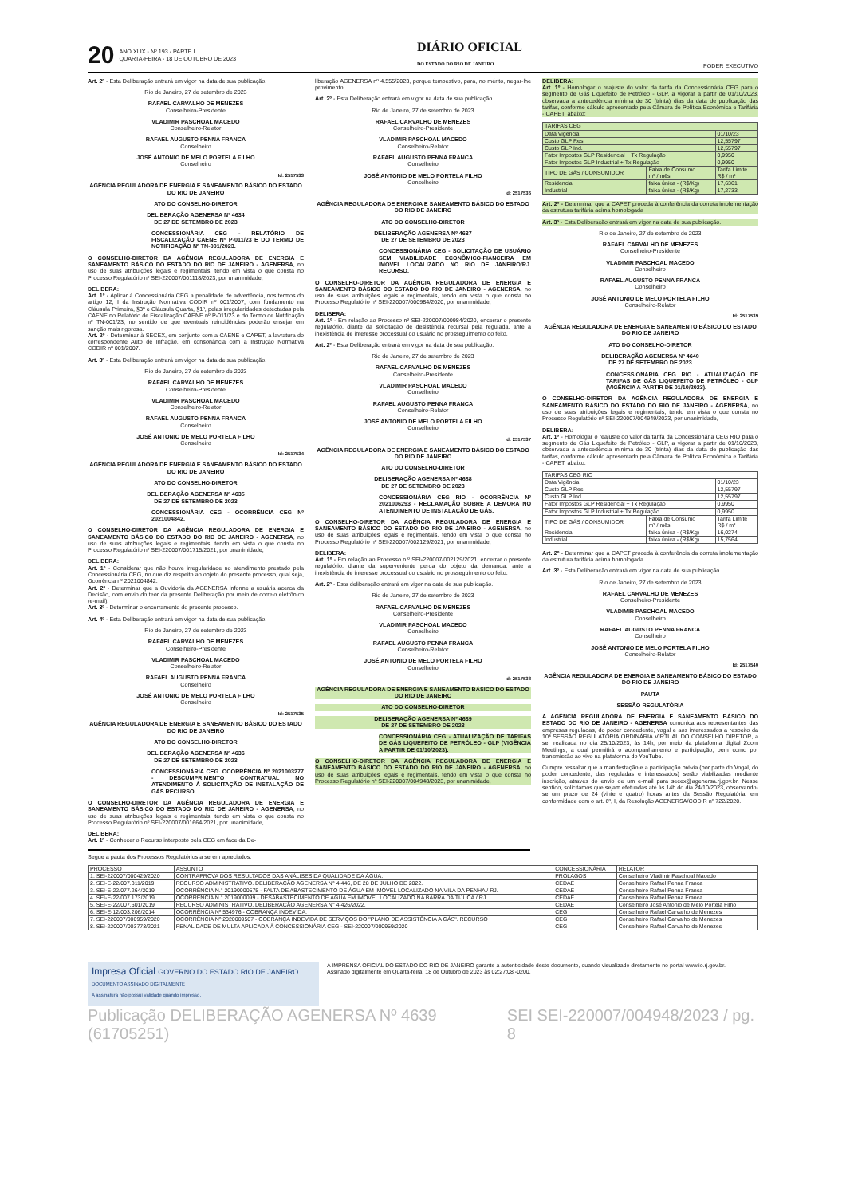20 ANO XLIX - Nº 193 - PARTE I
QUARTA-FEIRA - 18 DE OUTUBRO DE 2023
DIÁRIO OFICIAL
DO ESTADO DO RIO DE JANEIRO
PODER EXECUTIVO
Art. 2º - Esta Deliberação entrará em vigor na data de sua publicação.
Rio de Janeiro, 27 de setembro de 2023
RAFAEL CARVALHO DE MENEZES
Conselheiro-Presidente
VLADIMIR PASCHOAL MACEDO
Conselheiro-Relator
RAFAEL AUGUSTO PENNA FRANCA
Conselheiro
JOSÉ ANTONIO DE MELO PORTELA FILHO
Conselheiro
Id: 2517533
AGÊNCIA REGULADORA DE ENERGIA E SANEAMENTO BÁSICO DO ESTADO DO RIO DE JANEIRO
ATO DO CONSELHO-DIRETOR
DELIBERAÇÃO AGENERSA Nº 4634
DE 27 DE SETEMBRO DE 2023
CONCESSIONÁRIA CEG - RELATÓRIO DE FISCALIZAÇÃO CAENE Nº P-011/23 E DO TERMO DE NOTIFICAÇÃO Nº TN-001/2023.
O CONSELHO-DIRETOR DA AGÊNCIA REGULADORA DE ENERGIA E SANEAMENTO BÁSICO DO ESTADO DO RIO DE JANEIRO - AGENERSA, no uso de suas atribuições legais e regimentais, tendo em vista o que consta no Processo Regulatório nº SEI-220007/001118/2023, por unanimidade,
DELIBERA:
Art. 1º - Aplicar à Concessionária CEG a penalidade de advertência, nos termos do artigo 12, I da Instrução Normativa CODIR nº 001/2007, com fundamento na Cláusula Primeira, §3º e Cláusula Quarta, §1º, pelas irregularidades detectadas pela CAENE no Relatório de Fiscalização CAENE nº P-011/23 e do Termo de Notificação nº TN-001/23, no sentido de que eventuais reincidências poderão ensejar em sanção mais rigorosa.
Art. 2º - Determinar à SECEX, em conjunto com a CAENE e CAPET, a lavratura do correspondente Auto de Infração, em consonância com a Instrução Normativa CODIR nº 001/2007.
Art. 3º - Esta Deliberação entrará em vigor na data de sua publicação.
Rio de Janeiro, 27 de setembro de 2023
RAFAEL CARVALHO DE MENEZES
Conselheiro-Presidente
VLADIMIR PASCHOAL MACEDO
Conselheiro-Relator
RAFAEL AUGUSTO PENNA FRANCA
Conselheiro
JOSÉ ANTONIO DE MELO PORTELA FILHO
Conselheiro
Id: 2517534
AGÊNCIA REGULADORA DE ENERGIA E SANEAMENTO BÁSICO DO ESTADO DO RIO DE JANEIRO
ATO DO CONSELHO-DIRETOR
DELIBERAÇÃO AGENERSA Nº 4635
DE 27 DE SETEMBRO DE 2023
CONCESSIONÁRIA CEG - OCORRÊNCIA CEG Nº 2021004842.
O CONSELHO-DIRETOR DA AGÊNCIA REGULADORA DE ENERGIA E SANEAMENTO BÁSICO DO ESTADO DO RIO DE JANEIRO - AGENERSA, no uso de suas atribuições legais e regimentais, tendo em vista o que consta no Processo Regulatório nº SEI-220007/001715/2021, por unanimidade,
DELIBERA:
Art. 1º - Considerar que não houve irregularidade no atendimento prestado pela Concessionária CEG, no que diz respeito ao objeto do presente processo, qual seja, Ocorrência nº 2021004842.
Art. 2º - Determinar que a Ouvidoria da AGENERSA informe a usuária acerca da Decisão, com envio do teor da presente Deliberação por meio de correio eletrônico (e-mail).
Art. 3º - Determinar o encerramento do presente processo.
Art. 4º - Esta Deliberação entrará em vigor na data de sua publicação.
Rio de Janeiro, 27 de setembro de 2023
RAFAEL CARVALHO DE MENEZES
Conselheiro-Presidente
VLADIMIR PASCHOAL MACEDO
Conselheiro-Relator
RAFAEL AUGUSTO PENNA FRANCA
Conselheiro
JOSÉ ANTONIO DE MELO PORTELA FILHO
Conselheiro
Id: 2517535
AGÊNCIA REGULADORA DE ENERGIA E SANEAMENTO BÁSICO DO ESTADO DO RIO DE JANEIRO
ATO DO CONSELHO-DIRETOR
DELIBERAÇÃO AGENERSA Nº 4636
DE 27 DE SETEMBRO DE 2023
CONCESSIONÁRIA CEG. OCORRÊNCIA Nº 2021003277 - DESCUMPRIMENTO CONTRATUAL NO ATENDIMENTO À SOLICITAÇÃO DE INSTALAÇÃO DE GÁS RECURSO.
O CONSELHO-DIRETOR DA AGÊNCIA REGULADORA DE ENERGIA E SANEAMENTO BÁSICO DO ESTADO DO RIO DE JANEIRO - AGENERSA, no uso de suas atribuições legais e regimentais, tendo em vista o que consta no Processo Regulatório nº SEI-220007/001664/2021, por unanimidade,
DELIBERA:
Art. 1º - Conhecer o Recurso interposto pela CEG em face da De-
liberação AGENERSA nº 4.555/2023, porque tempestivo, para, no mérito, negar-lhe provimento.
Art. 2º - Esta Deliberação entrará em vigor na data de sua publicação.
Rio de Janeiro, 27 de setembro de 2023
RAFAEL CARVALHO DE MENEZES
Conselheiro-Presidente
VLADIMIR PASCHOAL MACEDO
Conselheiro-Relator
RAFAEL AUGUSTO PENNA FRANCA
Conselheiro
JOSÉ ANTONIO DE MELO PORTELA FILHO
Conselheiro
Id: 2517536
AGÊNCIA REGULADORA DE ENERGIA E SANEAMENTO BÁSICO DO ESTADO DO RIO DE JANEIRO
ATO DO CONSELHO-DIRETOR
DELIBERAÇÃO AGENERSA Nº 4637
DE 27 DE SETEMBRO DE 2023
CONCESSIONÁRIA CEG - SOLICITAÇÃO DE USUÁRIO SEM VIABILIDADE ECONÔMICO-FIANCEIRA EM IMÓVEL LOCALIZADO NO RIO DE JANEIRO/RJ. RECURSO.
O CONSELHO-DIRETOR DA AGÊNCIA REGULADORA DE ENERGIA E SANEAMENTO BÁSICO DO ESTADO DO RIO DE JANEIRO - AGENERSA, no uso de suas atribuições legais e regimentais, tendo em vista o que consta no Processo Regulatório nº SEI-220007/000984/2020, por unanimidade,
DELIBERA:
Art. 1º - Em relação ao Processo nº SEI-220007/000984/2020, encerrar o presente regulatório, diante da solicitação de desistência recursal pela regulada, ante a inexistência de interesse processual do usuário no prosseguimento do feito.
Art. 2º - Esta Deliberação entrará em vigor na data de sua publicação.
Rio de Janeiro, 27 de setembro de 2023
RAFAEL CARVALHO DE MENEZES
Conselheiro-Presidente
VLADIMIR PASCHOAL MACEDO
Conselheiro
RAFAEL AUGUSTO PENNA FRANCA
Conselheiro-Relator
JOSÉ ANTONIO DE MELO PORTELA FILHO
Conselheiro
Id: 2517537
AGÊNCIA REGULADORA DE ENERGIA E SANEAMENTO BÁSICO DO ESTADO DO RIO DE JANEIRO
ATO DO CONSELHO-DIRETOR
DELIBERAÇÃO AGENERSA Nº 4638
DE 27 DE SETEMBRO DE 2023
CONCESSIONÁRIA CEG RIO - OCORRÊNCIA Nº 2021006293 - RECLAMAÇÃO SOBRE A DEMORA NO ATENDIMENTO DE INSTALAÇÃO DE GÁS.
O CONSELHO-DIRETOR DA AGÊNCIA REGULADORA DE ENERGIA E SANEAMENTO BÁSICO DO ESTADO DO RIO DE JANEIRO - AGENERSA, no uso de suas atribuições legais e regimentais, tendo em vista o que consta no Processo Regulatório nº SEI-220007/002129/2021, por unanimidade,
DELIBERA:
Art. 1º - Em relação ao Processo n.º SEI-220007/002129/2021, encerrar o presente regulatório, diante da superveniente perda do objeto da demanda, ante a inexistência de interesse processual do usuário no prosseguimento do feito.
Art. 2º - Esta deliberação entrará em vigor na data de sua publicação.
Rio de Janeiro, 27 de setembro de 2023
RAFAEL CARVALHO DE MENEZES
Conselheiro-Presidente
VLADIMIR PASCHOAL MACEDO
Conselheiro
RAFAEL AUGUSTO PENNA FRANCA
Conselheiro-Relator
JOSÉ ANTONIO DE MELO PORTELA FILHO
Conselheiro
Id: 2517538
AGÊNCIA REGULADORA DE ENERGIA E SANEAMENTO BÁSICO DO ESTADO DO RIO DE JANEIRO
ATO DO CONSELHO-DIRETOR
DELIBERAÇÃO AGENERSA Nº 4639
DE 27 DE SETEMBRO DE 2023
CONCESSIONÁRIA CEG - ATUALIZAÇÃO DE TARIFAS DE GÁS LIQUEFEITO DE PETRÓLEO - GLP (VIGÊNCIA A PARTIR DE 01/10/2023).
O CONSELHO-DIRETOR DA AGÊNCIA REGULADORA DE ENERGIA E SANEAMENTO BÁSICO DO ESTADO DO RIO DE JANEIRO - AGENERSA, no uso de suas atribuições legais e regimentais, tendo em vista o que consta no Processo Regulatório nº SEI-220007/004948/2023, por unanimidade,
DELIBERA:
Art. 1º - Homologar o reajuste do valor da tarifa da Concessionária CEG para o segmento de Gás Liquefeito de Petróleo - GLP, a vigorar a partir de 01/10/2023, observada a antecedência mínima de 30 (trinta) dias da data de publicação das tarifas, conforme cálculo apresentado pela Câmara de Política Econômica e Tarifária - CAPET, abaixo:
| TARIFAS CEG | | |
| Data Vigência | | 01/10/23 |
| Custo GLP Res. | | 12,55797 |
| Custo GLP Ind. | | 12,55797 |
| Fator Impostos GLP Residencial + Tx Regulação | | 0,9950 |
| Fator Impostos GLP Industrial + Tx Regulação | | 0,9950 |
| TIPO DE GÁS / CONSUMIDOR | Faixa de Consumo m³ / mês | Tarifa Limite R$ / m³ |
| Residencial | faixa única - (R$/Kg) | 17,6361 |
| Industrial | faixa única - (R$/Kg) | 17,2733 |
Art. 2º - Determinar que a CAPET proceda à conferência da correta implementação da estrutura tarifária acima homologada
Art. 3º - Esta Deliberação entrará em vigor na data de sua publicação.
Rio de Janeiro, 27 de setembro de 2023
RAFAEL CARVALHO DE MENEZES
Conselheiro-Presidente
VLADIMIR PASCHOAL MACEDO
Conselheiro
RAFAEL AUGUSTO PENNA FRANCA
Conselheiro
JOSÉ ANTONIO DE MELO PORTELA FILHO
Conselheiro-Relator
Id: 2517539
AGÊNCIA REGULADORA DE ENERGIA E SANEAMENTO BÁSICO DO ESTADO DO RIO DE JANEIRO
ATO DO CONSELHO-DIRETOR
DELIBERAÇÃO AGENERSA Nº 4640
DE 27 DE SETEMBRO DE 2023
CONCESSIONÁRIA CEG RIO - ATUALIZAÇÃO DE TARIFAS DE GÁS LIQUEFEITO DE PETRÓLEO - GLP (VIGÊNCIA A PARTIR DE 01/10/2023).
O CONSELHO-DIRETOR DA AGÊNCIA REGULADORA DE ENERGIA E SANEAMENTO BÁSICO DO ESTADO DO RIO DE JANEIRO - AGENERSA, no uso de suas atribuições legais e regimentais, tendo em vista o que consta no Processo Regulatório nº SEI-220007/004949/2023, por unanimidade,
DELIBERA:
Art. 1º - Homologar o reajuste do valor da tarifa da Concessionária CEG RIO para o segmento de Gás Liquefeito de Petróleo - GLP, a vigorar a partir de 01/10/2023, observada a antecedência mínima de 30 (trinta) dias da data de publicação das tarifas, conforme cálculo apresentado pela Câmara de Política Econômica e Tarifária - CAPET, abaixo:
| TARIFAS CEG RIO | | |
| Data Vigência | | 01/10/23 |
| Custo GLP Res. | | 12,55797 |
| Custo GLP Ind. | | 12,55797 |
| Fator Impostos GLP Residencial + Tx Regulação | | 0,9950 |
| Fator Impostos GLP Industrial + Tx Regulação | | 0,9950 |
| TIPO DE GÁS / CONSUMIDOR | Faixa de Consumo m³ / mês | Tarifa Limite R$ / m³ |
| Residencial | faixa única - (R$/Kg) | 16,0274 |
| Industrial | faixa única - (R$/Kg) | 15,7564 |
Art. 2º - Determinar que a CAPET proceda à conferência da correta implementação da estrutura tarifária acima homologada
Art. 3º - Esta Deliberação entrará em vigor na data de sua publicação.
Rio de Janeiro, 27 de setembro de 2023
RAFAEL CARVALHO DE MENEZES
Conselheiro-Presidente
VLADIMIR PASCHOAL MACEDO
Conselheiro
RAFAEL AUGUSTO PENNA FRANCA
Conselheiro
JOSÉ ANTONIO DE MELO PORTELA FILHO
Conselheiro-Relator
Id: 2517540
AGÊNCIA REGULADORA DE ENERGIA E SANEAMENTO BÁSICO DO ESTADO DO RIO DE JANEIRO
PAUTA
SESSÃO REGULATÓRIA
A AGÊNCIA REGULADORA DE ENERGIA E SANEAMENTO BÁSICO DO ESTADO DO RIO DE JANEIRO - AGENERSA comunica aos representantes das empresas reguladas, do poder concedente, vogal e aos interessados a respeito da 10ª SESSÃO REGULATÓRIA ORDINÁRIA VIRTUAL DO CONSELHO DIRETOR, a ser realizada no dia 25/10/2023, às 14h, por meio da plataforma digital Zoom Meetings, a qual permitirá o acompanhamento e participação, bem como por transmissão ao vivo na plataforma do YouTube.
Cumpre ressaltar que a manifestação e a participação prévia (por parte do Vogal, do poder concedente, das reguladas e interessados) serão viabilizadas mediante inscrição, através do envio de um e-mail para secex@agenersa.rj.gov.br. Nesse sentido, solicitamos que sejam efetuadas até às 14h do dia 24/10/2023, observando-se um prazo de 24 (vinte e quatro) horas antes da Sessão Regulatória, em conformidade com o art. 6º, I, da Resolução AGENERSA/CODIR nº 722/2020.
Segue a pauta dos Processos Regulatórios a serem apreciados:
| PROCESSO | ASSUNTO | CONCESSIONÁRIA | RELATOR |
| --- | --- | --- | --- |
| 1. SEI-220007/000429/2020 | CONTRAPROVA DOS RESULTADOS DAS ANÁLISES DA QUALIDADE DA ÁGUA. | PROLAGOS | Conselheiro Vladimir Paschoal Macedo |
| 2. SEI-E-22/007.311/2019 | RECURSO ADMINISTRATIVO. DELIBERAÇÃO AGENERSA N° 4.446, DE 28 DE JULHO DE 2022. | CEDAE | Conselheiro Rafael Penna Franca |
| 3. SEI-E-22/077.264/2019 | OCORRÊNCIA N.° 20190000575 - FALTA DE ABASTECIMENTO DE ÁGUA EM IMÓVEL LOCALIZADO NA VILA DA PENHA / RJ. | CEDAE | Conselheiro Rafael Penna Franca |
| 4. SEI-E-22/007.173/2019 | OCORRÊNCIA N.° 2019000099 - DESABASTECIMENTO DE ÁGUA EM IMÓVEL LOCALIZADO NA BARRA DA TIJUCA / RJ. | CEDAE | Conselheiro Rafael Penna Franca |
| 5. SEI-E-22/007.601/2019 | RECURSO ADMINISTRATIVO. DELIBERAÇÃO AGENERSA N° 4.426/2022. | CEDAE | Conselheiro José Antonio de Melo Portela Filho |
| 6. SEI-E-12/003.206/2014 | OCORRÊNCIA Nº 534976 - COBRANÇA INDEVIDA. | CEG | Conselheiro Rafael Carvalho de Menezes |
| 7. SEI-220007/000959/2020 | OCORRÊNCIA Nº 2020009507 - COBRANÇA INDEVIDA DE SERVIÇOS DO "PLANO DE ASSISTÊNCIA A GÁS". RECURSO | CEG | Conselheiro Rafael Carvalho de Menezes |
| 8. SEI-220007/003773/2021 | PENALIDADE DE MULTA APLICADA À CONCESSIONÁRIA CEG - SEI-220007/000959/2020 | CEG | Conselheiro Rafael Carvalho de Menezes |
Impresa Oficial GOVERNO DO ESTADO RIO DE JANEIRO
DOCUMENTO ASSINADO DIGITALMENTE
A assinatura não possui validade quando impresso.
A IMPRENSA OFICIAL DO ESTADO DO RIO DE JANEIRO garante a autenticidade deste documento, quando visualizado diretamente no portal www.io.rj.gov.br.
Assinado digitalmente em Quarta-feira, 18 de Outubro de 2023 às 02:27:08 -0200.
Publicação DELIBERAÇÃO AGENERSA Nº 4639 (61705251) SEI SEI-220007/004948/2023 / pg. 8